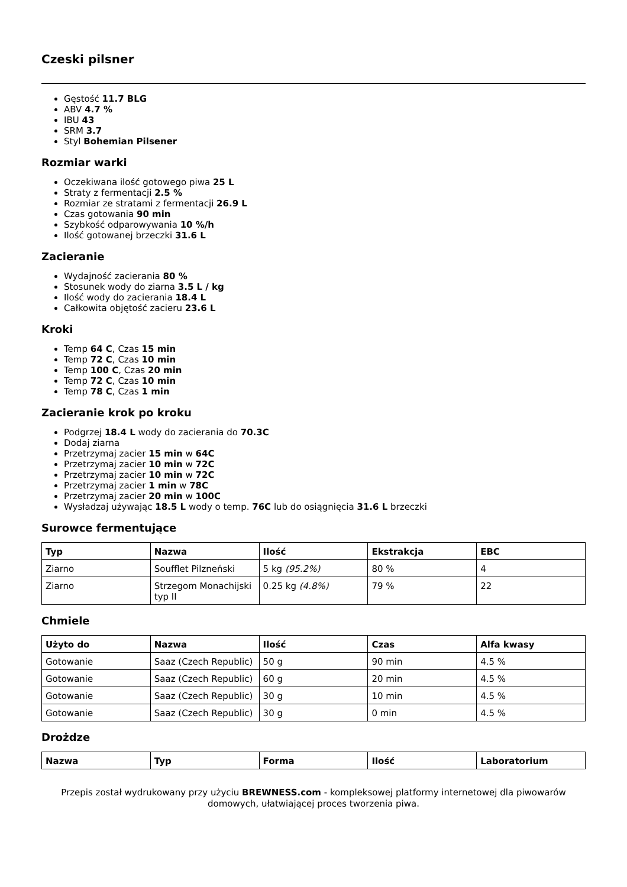Czeski pilsner
Gęstość 11.7 BLG
ABV 4.7 %
IBU 43
SRM 3.7
Styl Bohemian Pilsener
Rozmiar warki
Oczekiwana ilość gotowego piwa 25 L
Straty z fermentacji 2.5 %
Rozmiar ze stratami z fermentacji 26.9 L
Czas gotowania 90 min
Szybkość odparowywania 10 %/h
Ilość gotowanej brzeczki 31.6 L
Zacieranie
Wydajność zacierania 80 %
Stosunek wody do ziarna 3.5 L / kg
Ilość wody do zacierania 18.4 L
Całkowita objętość zacieru 23.6 L
Kroki
Temp 64 C, Czas 15 min
Temp 72 C, Czas 10 min
Temp 100 C, Czas 20 min
Temp 72 C, Czas 10 min
Temp 78 C, Czas 1 min
Zacieranie krok po kroku
Podgrzej 18.4 L wody do zacierania do 70.3C
Dodaj ziarna
Przetrzymaj zacier 15 min w 64C
Przetrzymaj zacier 10 min w 72C
Przetrzymaj zacier 10 min w 72C
Przetrzymaj zacier 1 min w 78C
Przetrzymaj zacier 20 min w 100C
Wysładzaj używając 18.5 L wody o temp. 76C lub do osiągnięcia 31.6 L brzeczki
Surowce fermentujące
| Typ | Nazwa | Ilość | Ekstrakcja | EBC |
| --- | --- | --- | --- | --- |
| Ziarno | Soufflet Pilzneński | 5 kg (95.2%) | 80 % | 4 |
| Ziarno | Strzegom Monachijski typ II | 0.25 kg (4.8%) | 79 % | 22 |
Chmiele
| Użyto do | Nazwa | Ilość | Czas | Alfa kwasy |
| --- | --- | --- | --- | --- |
| Gotowanie | Saaz (Czech Republic) | 50 g | 90 min | 4.5 % |
| Gotowanie | Saaz (Czech Republic) | 60 g | 20 min | 4.5 % |
| Gotowanie | Saaz (Czech Republic) | 30 g | 10 min | 4.5 % |
| Gotowanie | Saaz (Czech Republic) | 30 g | 0 min | 4.5 % |
Drożdze
| Nazwa | Typ | Forma | Ilość | Laboratorium |
| --- | --- | --- | --- | --- |
Przepis został wydrukowany przy użyciu BREWNESS.com - kompleksowej platformy internetowej dla piwowarów domowych, ułatwiającej proces tworzenia piwa.